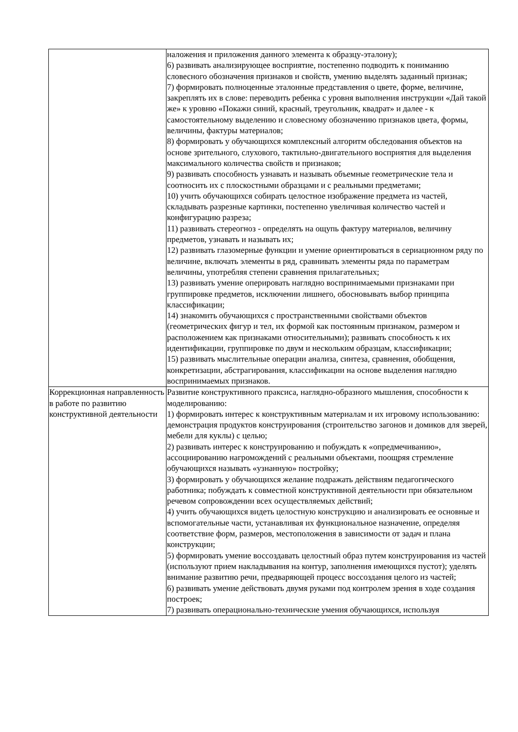| | наложения и приложения данного элемента к образцу-эталону); 6) развивать анализирующее восприятие, постепенно подводить к пониманию словесного обозначения признаков и свойств, умению выделять заданный признак; 7) формировать полноценные эталонные представления о цвете, форме, величине, закреплять их в слове: переводить ребенка с уровня выполнения инструкции «Дай такой же» к уровню «Покажи синий, красный, треугольник, квадрат» и далее - к самостоятельному выделению и словесному обозначению признаков цвета, формы, величины, фактуры материалов; 8) формировать у обучающихся комплексный алгоритм обследования объектов на основе зрительного, слухового, тактильно-двигательного восприятия для выделения максимального количества свойств и признаков; 9) развивать способность узнавать и называть объемные геометрические тела и соотносить их с плоскостными образцами и с реальными предметами; 10) учить обучающихся собирать целостное изображение предмета из частей, складывать разрезные картинки, постепенно увеличивая количество частей и конфигурацию разреза; 11) развивать стереогноз - определять на ощупь фактуру материалов, величину предметов, узнавать и называть их; 12) развивать глазомерные функции и умение ориентироваться в сериационном ряду по величине, включать элементы в ряд, сравнивать элементы ряда по параметрам величины, употребляя степени сравнения прилагательных; 13) развивать умение оперировать наглядно воспринимаемыми признаками при группировке предметов, исключении лишнего, обосновывать выбор принципа классификации; 14) знакомить обучающихся с пространственными свойствами объектов (геометрических фигур и тел, их формой как постоянным признаком, размером и расположением как признаками относительными); развивать способность к их идентификации, группировке по двум и нескольким образцам, классификации; 15) развивать мыслительные операции анализа, синтеза, сравнения, обобщения, конкретизации, абстрагирования, классификации на основе выделения наглядно воспринимаемых признаков. |
| Коррекционная направленность в работе по развитию конструктивной деятельности | Развитие конструктивного праксиса, наглядно-образного мышления, способности к моделированию: 1) формировать интерес к конструктивным материалам и их игровому использованию: демонстрация продуктов конструирования (строительство загонов и домиков для зверей, мебели для куклы) с целью; 2) развивать интерес к конструированию и побуждать к «опредмечиванию», ассоциированию нагромождений с реальными объектами, поощряя стремление обучающихся называть «узнанную» постройку; 3) формировать у обучающихся желание подражать действиям педагогического работника; побуждать к совместной конструктивной деятельности при обязательном речевом сопровождении всех осуществляемых действий; 4) учить обучающихся видеть целостную конструкцию и анализировать ее основные и вспомогательные части, устанавливая их функциональное назначение, определяя соответствие форм, размеров, местоположения в зависимости от задач и плана конструкции; 5) формировать умение воссоздавать целостный образ путем конструирования из частей (используют прием накладывания на контур, заполнения имеющихся пустот); уделять внимание развитию речи, предваряющей процесс воссоздания целого из частей; 6) развивать умение действовать двумя руками под контролем зрения в ходе создания построек; 7) развивать операционально-технические умения обучающихся, используя |